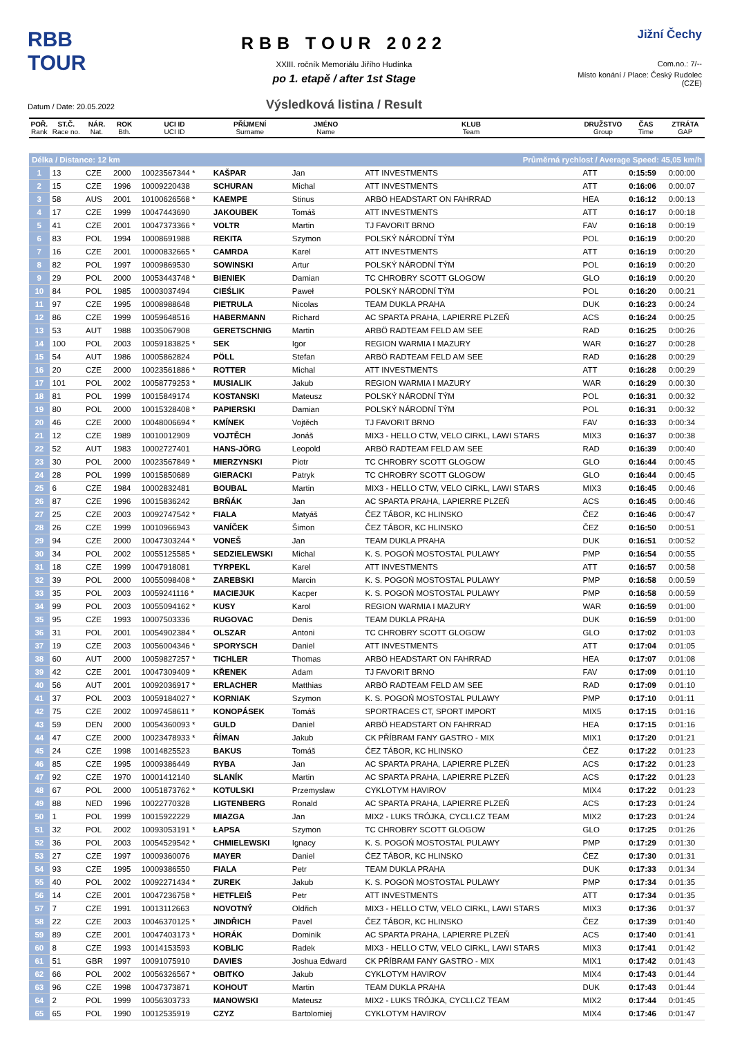RBB TOUR
Datum / Date: 20.05.2022
RBB TOUR 2022
XXIII. ročník Memoriálu Jiřího Hudínka
po 1. etapě / after 1st Stage
Výsledková listina / Result
Jižní Čechy
Com.no.: 7/--
Místo konání / Place: Český Rudolec (CZE)
| POŘ. Rank | ST.Č. Race no. | NÁR. Nat. | ROK Bth. | UCI ID UCI ID | PŘÍJMENÍ Surname | JMÉNO Name | KLUB Team | DRUŽSTVO Group | ČAS Time | ZTRÁTA GAP |
| --- | --- | --- | --- | --- | --- | --- | --- | --- | --- | --- |
| Délka / Distance: 12 km | | | | | Průměrná rychlost / Average Speed: 45,05 km/h | | | | | |
| 1 | 13 | CZE | 2000 | 10023567344 * | KAŠPAR | Jan | ATT INVESTMENTS | ATT | 0:15:59 | 0:00:00 |
| 2 | 15 | CZE | 1996 | 10009220438 | SCHURAN | Michal | ATT INVESTMENTS | ATT | 0:16:06 | 0:00:07 |
| 3 | 58 | AUS | 2001 | 10100626568 * | KAEMPE | Stinus | ARBÖ HEADSTART ON FAHRRAD | HEA | 0:16:12 | 0:00:13 |
| 4 | 17 | CZE | 1999 | 10047443690 | JAKOUBEK | Tomáš | ATT INVESTMENTS | ATT | 0:16:17 | 0:00:18 |
| 5 | 41 | CZE | 2001 | 10047373366 * | VOLTR | Martin | TJ FAVORIT BRNO | FAV | 0:16:18 | 0:00:19 |
| 6 | 83 | POL | 1994 | 10008691988 | REKITA | Szymon | POLSKÝ NÁRODNÍ TÝM | POL | 0:16:19 | 0:00:20 |
| 7 | 16 | CZE | 2001 | 10000832665 * | CAMRDA | Karel | ATT INVESTMENTS | ATT | 0:16:19 | 0:00:20 |
| 8 | 82 | POL | 1997 | 10009869530 | SOWINSKI | Artur | POLSKÝ NÁRODNÍ TÝM | POL | 0:16:19 | 0:00:20 |
| 9 | 29 | POL | 2000 | 10053443748 * | BIENIEK | Damian | TC CHROBRY SCOTT GLOGOW | GLO | 0:16:19 | 0:00:20 |
| 10 | 84 | POL | 1985 | 10003037494 | CIEŚLIK | Paweł | POLSKÝ NÁRODNÍ TÝM | POL | 0:16:20 | 0:00:21 |
| 11 | 97 | CZE | 1995 | 10008988648 | PIETRULA | Nicolas | TEAM DUKLA PRAHA | DUK | 0:16:23 | 0:00:24 |
| 12 | 86 | CZE | 1999 | 10059648516 | HABERMANN | Richard | AC SPARTA PRAHA, LAPIERRE PLZEŇ | ACS | 0:16:24 | 0:00:25 |
| 13 | 53 | AUT | 1988 | 10035067908 | GERETSCHNIG | Martin | ARBÖ RADTEAM FELD AM SEE | RAD | 0:16:25 | 0:00:26 |
| 14 | 100 | POL | 2003 | 10059183825 * | SEK | Igor | REGION WARMIA I MAZURY | WAR | 0:16:27 | 0:00:28 |
| 15 | 54 | AUT | 1986 | 10005862824 | PÖLL | Stefan | ARBÖ RADTEAM FELD AM SEE | RAD | 0:16:28 | 0:00:29 |
| 16 | 20 | CZE | 2000 | 10023561886 * | ROTTER | Michal | ATT INVESTMENTS | ATT | 0:16:28 | 0:00:29 |
| 17 | 101 | POL | 2002 | 10058779253 * | MUSIALIK | Jakub | REGION WARMIA I MAZURY | WAR | 0:16:29 | 0:00:30 |
| 18 | 81 | POL | 1999 | 10015849174 | KOSTANSKI | Mateusz | POLSKÝ NÁRODNÍ TÝM | POL | 0:16:31 | 0:00:32 |
| 19 | 80 | POL | 2000 | 10015328408 * | PAPIERSKI | Damian | POLSKÝ NÁRODNÍ TÝM | POL | 0:16:31 | 0:00:32 |
| 20 | 46 | CZE | 2000 | 10048006694 * | KMÍNEK | Vojtěch | TJ FAVORIT BRNO | FAV | 0:16:33 | 0:00:34 |
| 21 | 12 | CZE | 1989 | 10010012909 | VOJTĚCH | Jonáš | MIX3 - HELLO CTW, VELO CIRKL, LAWI STARS | MIX3 | 0:16:37 | 0:00:38 |
| 22 | 52 | AUT | 1983 | 10002727401 | HANS-JÖRG | Leopold | ARBÖ RADTEAM FELD AM SEE | RAD | 0:16:39 | 0:00:40 |
| 23 | 30 | POL | 2000 | 10023567849 * | MIERZYNSKI | Piotr | TC CHROBRY SCOTT GLOGOW | GLO | 0:16:44 | 0:00:45 |
| 24 | 28 | POL | 1999 | 10015850689 | GIERACKI | Patryk | TC CHROBRY SCOTT GLOGOW | GLO | 0:16:44 | 0:00:45 |
| 25 | 6 | CZE | 1984 | 10002832481 | BOUBAL | Martin | MIX3 - HELLO CTW, VELO CIRKL, LAWI STARS | MIX3 | 0:16:45 | 0:00:46 |
| 26 | 87 | CZE | 1996 | 10015836242 | BRŇÁK | Jan | AC SPARTA PRAHA, LAPIERRE PLZEŇ | ACS | 0:16:45 | 0:00:46 |
| 27 | 25 | CZE | 2003 | 10092747542 * | FIALA | Matyáš | ČEZ TÁBOR, KC HLINSKO | ČEZ | 0:16:46 | 0:00:47 |
| 28 | 26 | CZE | 1999 | 10010966943 | VANÍČEK | Šimon | ČEZ TÁBOR, KC HLINSKO | ČEZ | 0:16:50 | 0:00:51 |
| 29 | 94 | CZE | 2000 | 10047303244 * | VONEŠ | Jan | TEAM DUKLA PRAHA | DUK | 0:16:51 | 0:00:52 |
| 30 | 34 | POL | 2002 | 10055125585 * | SEDZIELEWSKI | Michal | K. S. POGOŃ MOSTOSTAL PULAWY | PMP | 0:16:54 | 0:00:55 |
| 31 | 18 | CZE | 1999 | 10047918081 | TYRPEKL | Karel | ATT INVESTMENTS | ATT | 0:16:57 | 0:00:58 |
| 32 | 39 | POL | 2000 | 10055098408 * | ZAREBSKI | Marcin | K. S. POGOŃ MOSTOSTAL PULAWY | PMP | 0:16:58 | 0:00:59 |
| 33 | 35 | POL | 2003 | 10059241116 * | MACIEJUK | Kacper | K. S. POGOŃ MOSTOSTAL PULAWY | PMP | 0:16:58 | 0:00:59 |
| 34 | 99 | POL | 2003 | 10055094162 * | KUSY | Karol | REGION WARMIA I MAZURY | WAR | 0:16:59 | 0:01:00 |
| 35 | 95 | CZE | 1993 | 10007503336 | RUGOVAC | Denis | TEAM DUKLA PRAHA | DUK | 0:16:59 | 0:01:00 |
| 36 | 31 | POL | 2001 | 10054902384 * | OLSZAR | Antoni | TC CHROBRY SCOTT GLOGOW | GLO | 0:17:02 | 0:01:03 |
| 37 | 19 | CZE | 2003 | 10056004346 * | SPORYSCH | Daniel | ATT INVESTMENTS | ATT | 0:17:04 | 0:01:05 |
| 38 | 60 | AUT | 2000 | 10059827257 * | TICHLER | Thomas | ARBÖ HEADSTART ON FAHRRAD | HEA | 0:17:07 | 0:01:08 |
| 39 | 42 | CZE | 2001 | 10047309409 * | KŘENEK | Adam | TJ FAVORIT BRNO | FAV | 0:17:09 | 0:01:10 |
| 40 | 56 | AUT | 2001 | 10092036917 * | ERLACHER | Matthias | ARBÖ RADTEAM FELD AM SEE | RAD | 0:17:09 | 0:01:10 |
| 41 | 37 | POL | 2003 | 10059184027 * | KORNIAK | Szymon | K. S. POGOŃ MOSTOSTAL PULAWY | PMP | 0:17:10 | 0:01:11 |
| 42 | 75 | CZE | 2002 | 10097458611 * | KONOPÁSEK | Tomáš | SPORTRACES CT, SPORT IMPORT | MIX5 | 0:17:15 | 0:01:16 |
| 43 | 59 | DEN | 2000 | 10054360093 * | GULD | Daniel | ARBÖ HEADSTART ON FAHRRAD | HEA | 0:17:15 | 0:01:16 |
| 44 | 47 | CZE | 2000 | 10023478933 * | ŘÍMAN | Jakub | CK PŘÍBRAM FANY GASTRO - MIX | MIX1 | 0:17:20 | 0:01:21 |
| 45 | 24 | CZE | 1998 | 10014825523 | BAKUS | Tomáš | ČEZ TÁBOR, KC HLINSKO | ČEZ | 0:17:22 | 0:01:23 |
| 46 | 85 | CZE | 1995 | 10009386449 | RYBA | Jan | AC SPARTA PRAHA, LAPIERRE PLZEŇ | ACS | 0:17:22 | 0:01:23 |
| 47 | 92 | CZE | 1970 | 10001412140 | SLANÍK | Martin | AC SPARTA PRAHA, LAPIERRE PLZEŇ | ACS | 0:17:22 | 0:01:23 |
| 48 | 67 | POL | 2000 | 10051873762 * | KOTULSKI | Przemyslaw | CYKLOTYM HAVIROV | MIX4 | 0:17:22 | 0:01:23 |
| 49 | 88 | NED | 1996 | 10022770328 | LIGTENBERG | Ronald | AC SPARTA PRAHA, LAPIERRE PLZEŇ | ACS | 0:17:23 | 0:01:24 |
| 50 | 1 | POL | 1999 | 10015922229 | MIAZGA | Jan | MIX2 - LUKS TRÓJKA, CYCLI.CZ TEAM | MIX2 | 0:17:23 | 0:01:24 |
| 51 | 32 | POL | 2002 | 10093053191 * | ŁAPSA | Szymon | TC CHROBRY SCOTT GLOGOW | GLO | 0:17:25 | 0:01:26 |
| 52 | 36 | POL | 2003 | 10054529542 * | CHMIELEWSKI | Ignacy | K. S. POGOŃ MOSTOSTAL PULAWY | PMP | 0:17:29 | 0:01:30 |
| 53 | 27 | CZE | 1997 | 10009360076 | MAYER | Daniel | ČEZ TÁBOR, KC HLINSKO | ČEZ | 0:17:30 | 0:01:31 |
| 54 | 93 | CZE | 1995 | 10009386550 | FIALA | Petr | TEAM DUKLA PRAHA | DUK | 0:17:33 | 0:01:34 |
| 55 | 40 | POL | 2002 | 10092271434 * | ZUREK | Jakub | K. S. POGOŃ MOSTOSTAL PULAWY | PMP | 0:17:34 | 0:01:35 |
| 56 | 14 | CZE | 2001 | 10047236758 * | HETFLEIŠ | Petr | ATT INVESTMENTS | ATT | 0:17:34 | 0:01:35 |
| 57 | 7 | CZE | 1991 | 10013112663 | NOVOTNÝ | Oldřich | MIX3 - HELLO CTW, VELO CIRKL, LAWI STARS | MIX3 | 0:17:36 | 0:01:37 |
| 58 | 22 | CZE | 2003 | 10046370125 * | JINDŘICH | Pavel | ČEZ TÁBOR, KC HLINSKO | ČEZ | 0:17:39 | 0:01:40 |
| 59 | 89 | CZE | 2001 | 10047403173 * | HORÁK | Dominik | AC SPARTA PRAHA, LAPIERRE PLZEŇ | ACS | 0:17:40 | 0:01:41 |
| 60 | 8 | CZE | 1993 | 10014153593 | KOBLIC | Radek | MIX3 - HELLO CTW, VELO CIRKL, LAWI STARS | MIX3 | 0:17:41 | 0:01:42 |
| 61 | 51 | GBR | 1997 | 10091075910 | DAVIES | Joshua Edward | CK PŘÍBRAM FANY GASTRO - MIX | MIX1 | 0:17:42 | 0:01:43 |
| 62 | 66 | POL | 2002 | 10056326567 * | OBITKO | Jakub | CYKLOTYM HAVIROV | MIX4 | 0:17:43 | 0:01:44 |
| 63 | 96 | CZE | 1998 | 10047373871 | KOHOUT | Martin | TEAM DUKLA PRAHA | DUK | 0:17:43 | 0:01:44 |
| 64 | 2 | POL | 1999 | 10056303733 | MANOWSKI | Mateusz | MIX2 - LUKS TRÓJKA, CYCLI.CZ TEAM | MIX2 | 0:17:44 | 0:01:45 |
| 65 | 65 | POL | 1990 | 10012535919 | CZYZ | Bartolomiej | CYKLOTYM HAVIROV | MIX4 | 0:17:46 | 0:01:47 |